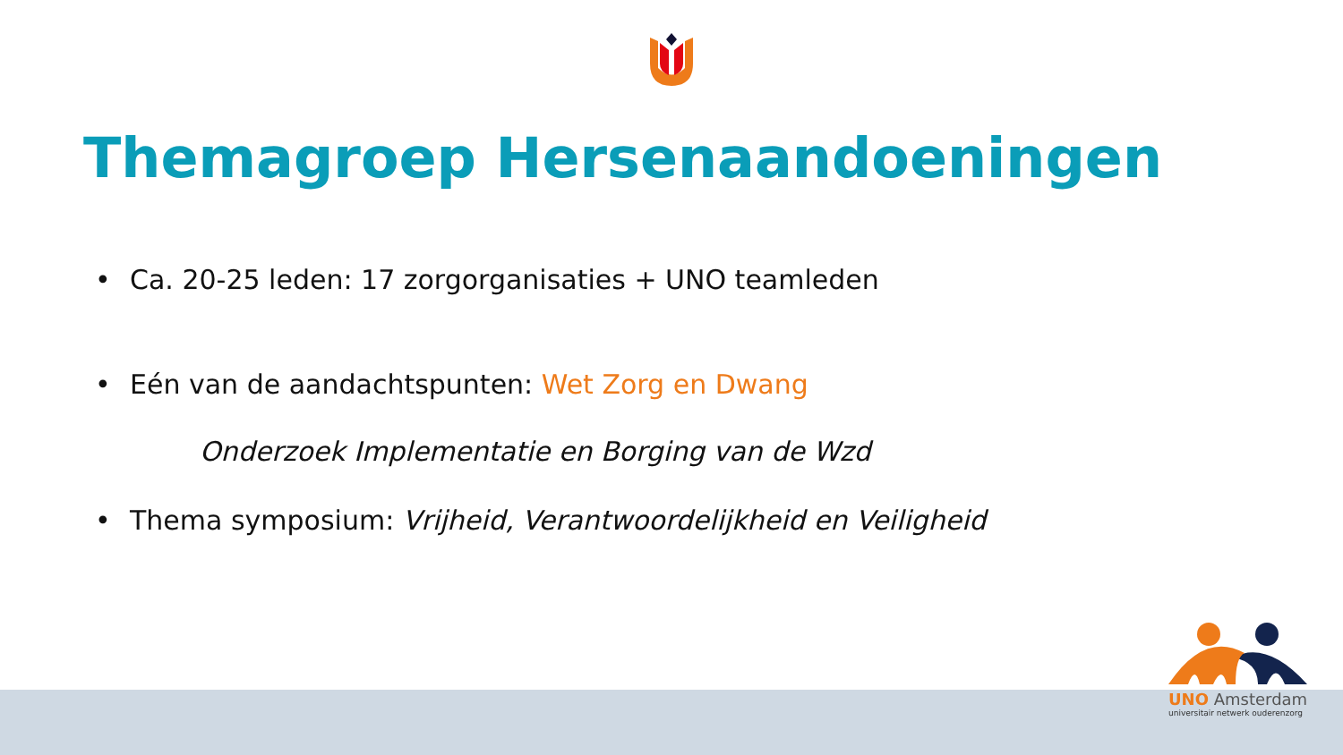Themagroep Hersenaandoeningen
• Ca. 20-25 leden: 17 zorgorganisaties + UNO teamleden
• Eén van de aandachtspunten: Wet Zorg en Dwang
Onderzoek Implementatie en Borging van de Wzd
• Thema symposium: Vrijheid, Verantwoordelijkheid en Veiligheid
UNO Amsterdam
universitair netwerk ouderenzorg